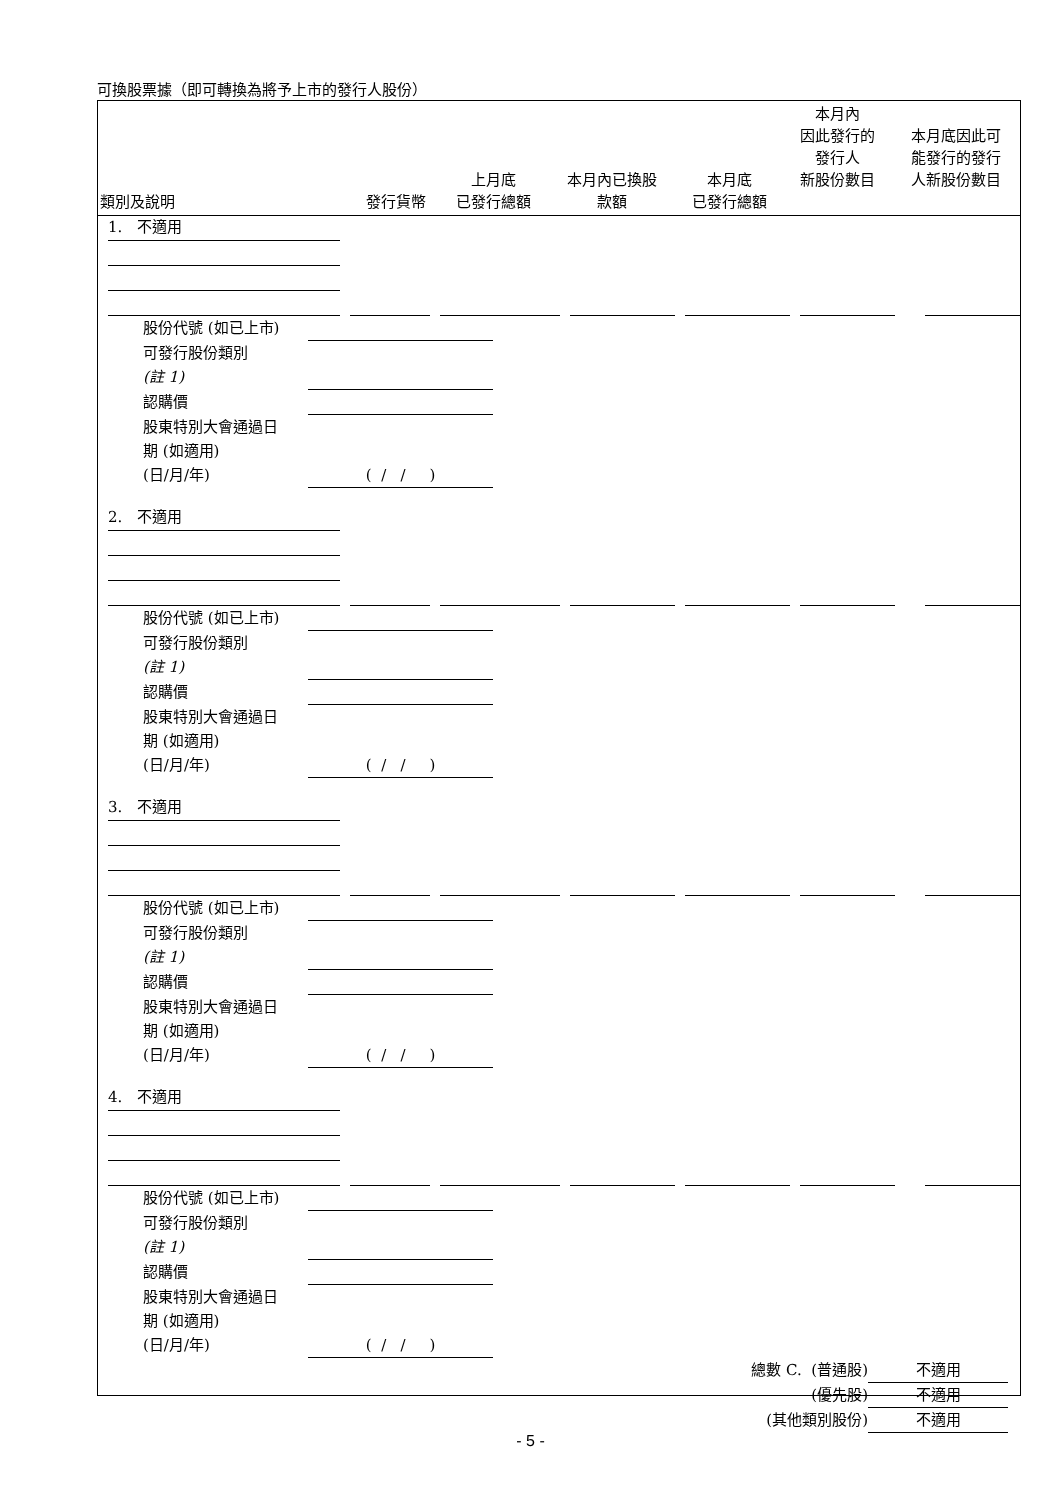可換股票據（即可轉換為將予上市的發行人股份）
| 類別及說明 | 發行貨幣 | 上月底 已發行總額 | 本月內已換股 款額 | 本月底 已發行總額 | 本月內 因此發行的 發行人 新股份數目 | 本月底因此可 能發行的發行 人新股份數目 |
| --- | --- | --- | --- | --- | --- | --- |
1. 不適用
股份代號 (如已上市)
可發行股份類別
(註 1)
認購價
股東特別大會通過日
期 (如適用)
(日/月/年) ( / / )
2. 不適用
股份代號 (如已上市)
可發行股份類別
(註 1)
認購價
股東特別大會通過日
期 (如適用)
(日/月/年) ( / / )
3. 不適用
股份代號 (如已上市)
可發行股份類別
(註 1)
認購價
股東特別大會通過日
期 (如適用)
(日/月/年) ( / / )
4. 不適用
股份代號 (如已上市)
可發行股份類別
(註 1)
認購價
股東特別大會通過日
期 (如適用)
(日/月/年) ( / / )
總數 C. (普通股) 不適用
(優先股) 不適用
(其他類別股份) 不適用
- 5 -